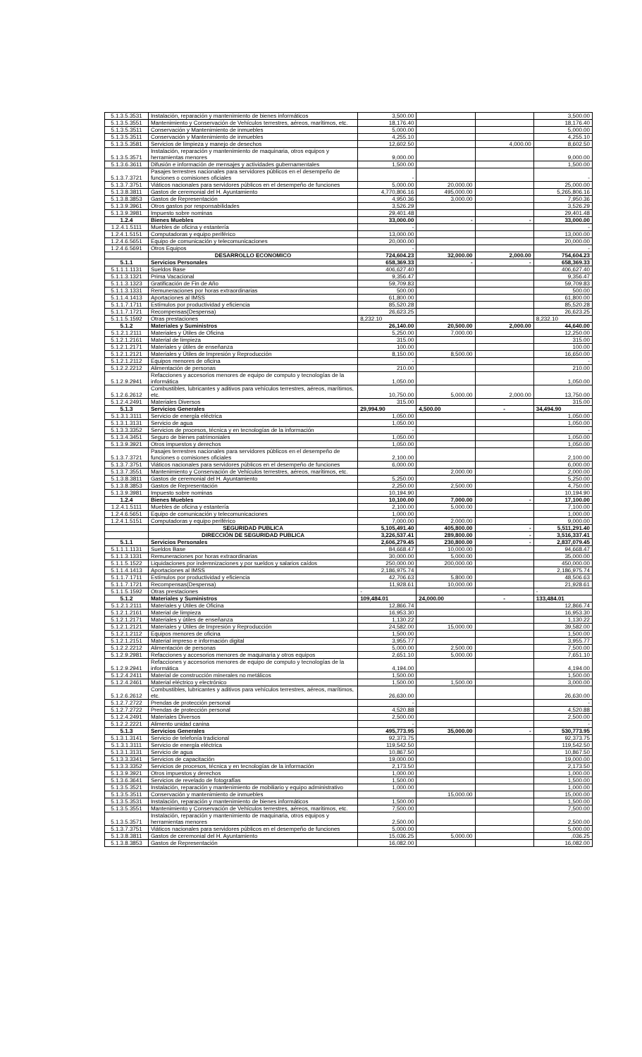| 5.1.3.5.3531 | Instalación, reparación y mantenimiento de bienes informáticos | 3,500.00 | | | 3,500.00 |
| 5.1.3.5.3551 | Mantenimiento y Conservación de Vehículos terrestres, aéreos, marítimos, etc. | 18,176.40 | | | 18,176.40 |
| 5.1.3.5.3511 | Conservación y Mantenimiento de inmuebles | 5,000.00 | | | 5,000.00 |
| 5.1.3.5.3511 | Conservación y Mantenimiento de inmuebles | 4,255.10 | | | 4,255.10 |
| 5.1.3.5.3581 | Servicios de limpieza y manejo de desechos | 12,602.50 | | 4,000.00 | 8,602.50 |
| 5.1.3.5.3571 | Instalación, reparación y mantenimiento de maquinaria, otros equipos y herramientas menores | 9,000.00 | | | 9,000.00 |
| 5.1.3.6.3611 | Difusión e información de mensajes y actividades gubernamentales | 1,500.00 | | | 1,500.00 |
| 5.1.3.7.3721 | Pasajes terrestres nacionales para servidores públicos en el desempeño de funciones o comisiones oficiales | - | | | - |
| 5.1.3.7.3751 | Viáticos nacionales para servidores públicos en el desempeño de funciones | 5,000.00 | 20,000.00 | | 25,000.00 |
| 5.1.3.8.3811 | Gastos de ceremonial del H. Ayuntamiento | 4,770,806.16 | 495,000.00 | | 5,265,806.16 |
| 5.1.3.8.3853 | Gastos de Representación | 4,950.36 | 3,000.00 | | 7,950.36 |
| 5.1.3.9.3961 | Otros gastos por responsabilidades | 3,526.29 | | | 3,526.29 |
| 5.1.3.9.3981 | Impuesto sobre nominas | 29,401.48 | | | 29,401.48 |
| 1.2.4 | Bienes Muebles | 33,000.00 | - | - | 33,000.00 |
| 1.2.4.1.5111 | Muebles de oficina y estantería | - | | | - |
| 1.2.4.1.5151 | Computadoras y equipo periférico | 13,000.00 | | | 13,000.00 |
| 1.2.4.6.5651 | Equipo de comunicación y telecomunicaciones | 20,000.00 | | | 20,000.00 |
| 1.2.4.6.5691 | Otros Equipos | - | | | - |
| | DESARROLLO ECONOMICO | 724,604.23 | 32,000.00 | 2,000.00 | 754,604.23 |
| 5.1.1 | Servicios Personales | 658,369.33 | - | - | 658,369.33 |
| 5.1.1.1.1131 | Sueldos Base | 406,627.40 | | | 406,627.40 |
| 5.1.1.3.1321 | Prima Vacacional | 9,356.47 | | | 9,356.47 |
| 5.1.1.3.1323 | Gratificación de Fin de Año | 59,709.83 | | | 59,709.83 |
| 5.1.1.3.1331 | Remuneraciones por horas extraordinarias | 500.00 | | | 500.00 |
| 5.1.1.4.1413 | Aportaciones al IMSS | 61,800.00 | | | 61,800.00 |
| 5.1.1.7.1711 | Estímulos por productividad y eficiencia | 85,520.28 | | | 85,520.28 |
| 5.1.1.7.1721 | Recompensas(Despensa) | 26,623.25 | | | 26,623.25 |
| 5.1.1.5.1592 | Otras prestaciones | 8,232.10 | | | 8,232.10 |
| 5.1.2 | Materiales y Suministros | 26,140.00 | 20,500.00 | 2,000.00 | 44,640.00 |
| 5.1.2.1.2111 | Materiales y Útiles de Oficina | 5,250.00 | 7,000.00 | | 12,250.00 |
| 5.1.2.1.2161 | Material de limpieza | 315.00 | | | 315.00 |
| 5.1.2.1.2171 | Materiales y útiles de enseñanza | 100.00 | | | 100.00 |
| 5.1.2.1.2121 | Materiales y Útiles de Impresión y Reproducción | 8,150.00 | 8,500.00 | | 16,650.00 |
| 5.1.2.1.2112 | Equipos menores de oficina | - | | | - |
| 5.1.2.2.2212 | Alimentación de personas | 210.00 | | | 210.00 |
| 5.1.2.9.2941 | Refacciones y accesorios menores de equipo de computo y tecnologías de la informática | 1,050.00 | | | 1,050.00 |
| 5.1.2.6.2612 | Combustibles, lubricantes y aditivos para vehículos terrestres, aéreos, marítimos, etc. | 10,750.00 | 5,000.00 | 2,000.00 | 13,750.00 |
| 5.1.2.4.2491 | Materiales Diversos | 315.00 | | | 315.00 |
| 5.1.3 | Servicios Generales | 29,994.90 | 4,500.00 | - | 34,494.90 |
| 5.1.3.1.3111 | Servicio de energía eléctrica | 1,050.00 | | | 1,050.00 |
| 5.1.3.1.3131 | Servicio de agua | 1,050.00 | | | 1,050.00 |
| 5.1.3.3.3352 | Servicios de procesos, técnica y en tecnologías de la información | - | | | - |
| 5.1.3.4.3451 | Seguro de bienes patrimoniales | 1,050.00 | | | 1,050.00 |
| 5.1.3.9.3921 | Otros impuestos y derechos | 1,050.00 | | | 1,050.00 |
| 5.1.3.7.3721 | Pasajes terrestres nacionales para servidores públicos en el desempeño de funciones o comisiones oficiales | 2,100.00 | | | 2,100.00 |
| 5.1.3.7.3751 | Viáticos nacionales para servidores públicos en el desempeño de funciones | 6,000.00 | | | 6,000.00 |
| 5.1.3.7.3551 | Mantenimiento y Conservación de Vehículos terrestres, aéreos, marítimos, etc. | | 2,000.00 | | 2,000.00 |
| 5.1.3.8.3811 | Gastos de ceremonial del H. Ayuntamiento | 5,250.00 | | | 5,250.00 |
| 5.1.3.8.3853 | Gastos de Representación | 2,250.00 | 2,500.00 | | 4,750.00 |
| 5.1.3.9.3981 | Impuesto sobre nominas | 10,194.90 | | | 10,194.90 |
| 1.2.4 | Bienes Muebles | 10,100.00 | 7,000.00 | - | 17,100.00 |
| 1.2.4.1.5111 | Muebles de oficina y estantería | 2,100.00 | 5,000.00 | | 7,100.00 |
| 1.2.4.6.5651 | Equipo de comunicación y telecomunicaciones | 1,000.00 | | | 1,000.00 |
| 1.2.4.1.5151 | Computadoras y equipo periférico | 7,000.00 | 2,000.00 | | 9,000.00 |
| | SEGURIDAD PUBLICA | 5,105,491.40 | 405,800.00 | - | 5,511,291.40 |
| | DIRECCIÓN DE SEGURIDAD PUBLICA | 3,226,537.41 | 289,800.00 | - | 3,516,337.41 |
| 5.1.1 | Servicios Personales | 2,606,279.45 | 230,800.00 | - | 2,837,079.45 |
| 5.1.1.1.1131 | Sueldos Base | 84,668.47 | 10,000.00 | | 94,668.47 |
| 5.1.1.3.1331 | Remuneraciones por horas extraordinarias | 30,000.00 | 5,000.00 | | 35,000.00 |
| 5.1.1.5.1522 | Liquidaciones por indemnizaciones y por sueldos y salarios caídos | 250,000.00 | 200,000.00 | | 450,000.00 |
| 5.1.1.4.1413 | Aportaciones al IMSS | 2,186,975.74 | | | 2,186,975.74 |
| 5.1.1.7.1711 | Estímulos por productividad y eficiencia | 42,706.63 | 5,800.00 | | 48,506.63 |
| 5.1.1.7.1721 | Recompensas(Despensa) | 11,928.61 | 10,000.00 | | 21,928.61 |
| 5.1.1.5.1592 | Otras prestaciones | - | | | - |
| 5.1.2 | Materiales y Suministros | 109,484.01 | 24,000.00 | - | 133,484.01 |
| 5.1.2.1.2111 | Materiales y Útiles de Oficina | 12,866.74 | | | 12,866.74 |
| 5.1.2.1.2161 | Material de limpieza | 16,953.30 | | | 16,953.30 |
| 5.1.2.1.2171 | Materiales y útiles de enseñanza | 1,130.22 | | | 1,130.22 |
| 5.1.2.1.2121 | Materiales y Útiles de Impresión y Reproducción | 24,582.00 | 15,000.00 | | 39,582.00 |
| 5.1.2.1.2112 | Equipos menores de oficina | 1,500.00 | | | 1,500.00 |
| 5.1.2.1.2151 | Material impreso e información digital | 3,955.77 | | | 3,955.77 |
| 5.1.2.2.2212 | Alimentación de personas | 5,000.00 | 2,500.00 | | 7,500.00 |
| 5.1.2.9.2981 | Refacciones y accesorios menores de maquinaria y otros equipos | 2,651.10 | 5,000.00 | | 7,651.10 |
| 5.1.2.9.2941 | Refacciones y accesorios menores de equipo de computo y tecnologías de la informática | 4,194.00 | | | 4,194.00 |
| 5.1.2.4.2411 | Material de construcción minerales no metálicos | 1,500.00 | | | 1,500.00 |
| 5.1.2.4.2461 | Material eléctrico y electrónico | 1,500.00 | 1,500.00 | | 3,000.00 |
| 5.1.2.6.2612 | Combustibles, lubricantes y aditivos para vehículos terrestres, aéreos, marítimos, etc. | 26,630.00 | | | 26,630.00 |
| 5.1.2.7.2722 | Prendas de protección personal | - | | | - |
| 5.1.2.7.2722 | Prendas de protección personal | 4,520.88 | | | 4,520.88 |
| 5.1.2.4.2491 | Materiales Diversos | 2,500.00 | | | 2,500.00 |
| 5.1.2.2.2221 | Alimento unidad canina | - | | | - |
| 5.1.3 | Servicios Generales | 495,773.95 | 35,000.00 | - | 530,773.95 |
| 5.1.3.1.3141 | Servicio de telefonía tradicional | 92,373.75 | | | 92,373.75 |
| 5.1.3.1.3111 | Servicio de energía eléctrica | 119,542.50 | | | 119,542.50 |
| 5.1.3.1.3131 | Servicio de agua | 10,867.50 | | | 10,867.50 |
| 5.1.3.3.3341 | Servicios de capacitación | 19,000.00 | | | 19,000.00 |
| 5.1.3.3.3352 | Servicios de procesos, técnica y en tecnologías de la información | 2,173.50 | | | 2,173.50 |
| 5.1.3.9.3921 | Otros impuestos y derechos | 1,000.00 | | | 1,000.00 |
| 5.1.3.6.3641 | Servicios de revelado de fotografías | 1,500.00 | | | 1,500.00 |
| 5.1.3.5.3521 | Instalación, reparación y mantenimiento de mobiliario y equipo administrativo | 1,000.00 | | | 1,000.00 |
| 5.1.3.5.3511 | Conservación y mantenimiento de inmuebles | | 15,000.00 | | 15,000.00 |
| 5.1.3.5.3531 | Instalación, reparación y mantenimiento de bienes informáticos | 1,500.00 | | | 1,500.00 |
| 5.1.3.5.3551 | Mantenimiento y Conservación de Vehículos terrestres, aéreos, marítimos, etc. | 7,500.00 | | | 7,500.00 |
| 5.1.3.5.3571 | Instalación, reparación y mantenimiento de maquinaria, otros equipos y herramientas menores | 2,500.00 | | | 2,500.00 |
| 5.1.3.7.3751 | Viáticos nacionales para servidores públicos en el desempeño de funciones | 5,000.00 | | | 5,000.00 |
| 5.1.3.8.3811 | Gastos de ceremonial del H. Ayuntamiento | 15,036.25 | 5,000.00 | | ,036.25 |
| 5.1.3.8.3853 | Gastos de Representación | 16,082.00 | | | 16,082.00 |